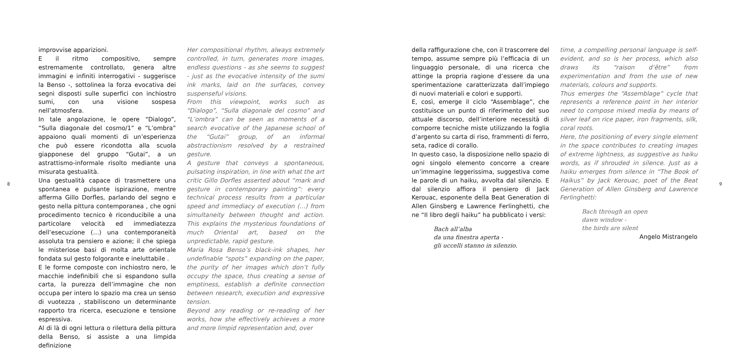8
improvvise apparizioni.
E il ritmo compositivo, sempre estremamente controllato, genera altre immagini e infiniti interrogativi - suggerisce la Benso -, sottolinea la forza evocativa dei segni disposti sulle superfici con inchiostro sumi, con una visione sospesa nell’atmosfera.
In tale angolazione, le opere “Dialogo”, “Sulla diagonale del cosmo/1” e “L’ombra” appaiono quali momenti di un’esperienza che può essere ricondotta alla scuola giapponese del gruppo “Gutai”, a un astrattismo-informale risolto mediante una misurata gestualità.
Una gestualità capace di trasmettere una spontanea e pulsante ispirazione, mentre afferma Gillo Dorfles, parlando del segno e gesto nella pittura contemporanea , che ogni procedimento tecnico è riconducibile a una particolare velocità ed immediatezza dell’esecuzione (…) una contemporaneità assoluta tra pensiero e azione; il che spiega le misteriose basi di molta arte orientale fondata sul gesto folgorante e ineluttabile .
E le forme composte con inchiostro nero, le macchie indefinibili che si espandono sulla carta, la purezza dell’immagine che non occupa per intero lo spazio ma crea un senso di vuotezza , stabiliscono un determinante rapporto tra ricerca, esecuzione e tensione espressiva.
Al di là di ogni lettura o rilettura della pittura della Benso, si assiste a una limpida definizione
Her compositional rhythm, always extremely controlled, in turn, generates more images, endless questions - as she seems to suggest - just as the evocative intensity of the sumi ink marks, laid on the surfaces, convey suspenseful visions.
From this viewpoint, works such as “Dialogo”, “Sulla diagonale del cosmo” and “L’ombra” can be seen as moments of a search evocative of the Japanese school of the “Gutai” group, of an informal abstractionism resolved by a restrained gesture.
A gesture that conveys a spontaneous, pulsating inspiration, in line with what the art critic Gillo Dorfles asserted about “mark and gesture in contemporary painting”: every technical process results from a particular speed and immediacy of execution (...) from simultaneity between thought and action. This explains the mysterious foundations of much Oriental art, based on the unpredictable, rapid gesture.
Maria Rosa Benso’s black-ink shapes, her undefinable “spots” expanding on the paper, the purity of her images which don’t fully occupy the space, thus creating a sense of emptiness, establish a definite connection between research, execution and expressive tension.
Beyond any reading or re-reading of her works, how she effectively achieves a more and more limpid representation and, over
della raffigurazione che, con il trascorrere del tempo, assume sempre più l’efficacia di un linguaggio personale, di una ricerca che attinge la propria ragione d’essere da una sperimentazione caratterizzata dall’impiego di nuovi materiali e colori e supporti.
E, così, emerge il ciclo “Assemblage”, che costituisce un punto di riferimento del suo attuale discorso, dell’interiore necessità di comporre tecniche miste utilizzando la foglia d’argento su carta di riso, frammenti di ferro, seta, radice di corallo.
In questo caso, la disposizione nello spazio di ogni singolo elemento concorre a creare un’immagine leggerissima, suggestiva come le parole di un haiku, avvolta dal silenzio. E dal silenzio affiora il pensiero di Jack Kerouac, esponente della Beat Generation di Allen Ginsberg e Lawrence Ferlinghetti, che ne “Il libro degli haiku” ha pubblicato i versi:
Bach all’alba
da una finestra aperta -
gli uccelli stanno in silenzio.
time, a compelling personal language is self-evident, and so is her process, which also draws its “raison d’être” from experimentation and from the use of new materials, colours and supports.
Thus emerges the “Assemblage” cycle that represents a reference point in her interior need to compose mixed media by means of silver leaf on rice paper, iron fragments, silk, coral roots.
Here, the positioning of every single element in the space contributes to creating images of extreme lightness, as suggestive as haiku words, as if shrouded in silence. Just as a haiku emerges from silence in “The Book of Haikus” by Jack Kerouac, poet of the Beat Generation of Allen Ginsberg and Lawrence Ferlinghetti:
Bach through an open
dawn window -
the birds are silent
Angelo Mistrangelo
9